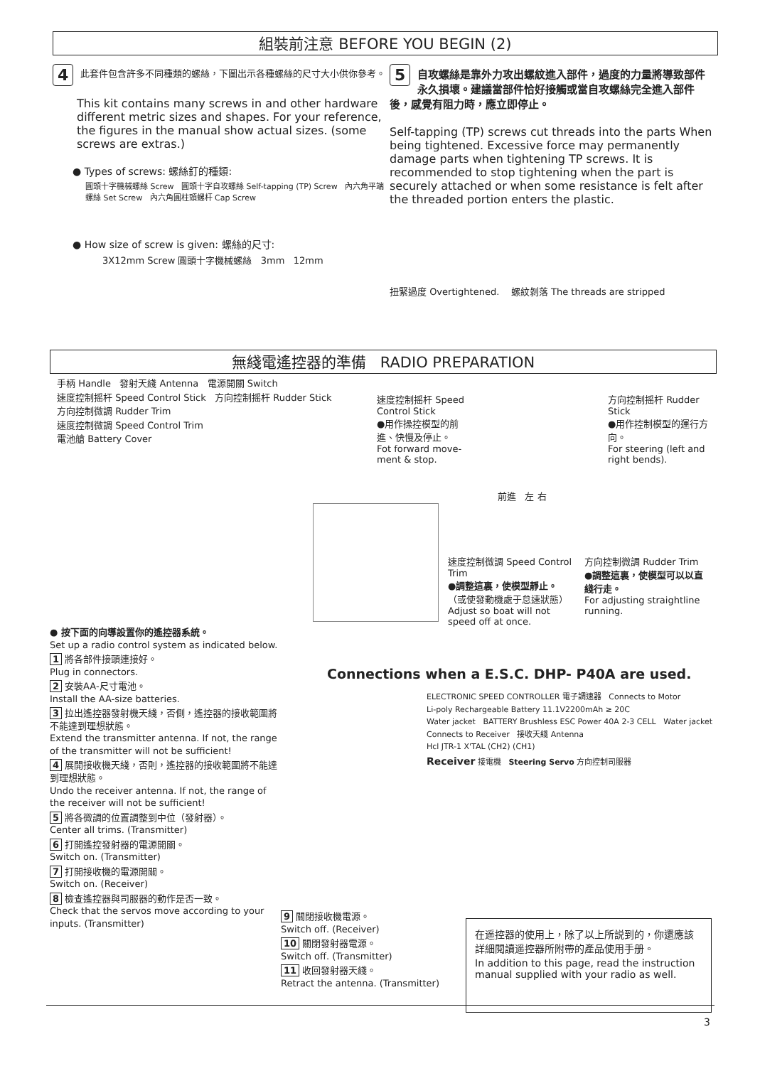組裝前注意 BEFORE YOU BEGIN (2)
4
此套件包含許多不同種類的螺絲，下圖出示各種螺絲的尺寸大小供你參考。
This kit contains many screws in and other hardware different metric sizes and shapes. For your reference, the figures in the manual show actual sizes. (some screws are extras.)
● Types of screws: 螺絲釘的種類:
圓頭十字機械螺絲 Screw 圓頭十字自攻螺絲 Self-tapping (TP) Screw 內六角平端螺絲 Set Screw 內六角圓柱頭螺杆 Cap Screw
● How size of screw is given: 螺絲的尺寸:
3X12mm Screw 圓頭十字機械螺絲 3mm 12mm
5
自攻螺絲是靠外力攻出螺紋進入部件，過度的力量將導致部件永久損壞。建議當部件恰好接觸或當自攻螺絲完全進入部件後，感覺有阻力時，應立即停止。
Self-tapping (TP) screws cut threads into the parts When being tightened. Excessive force may permanently damage parts when tightening TP screws. It is recommended to stop tightening when the part is securely attached or when some resistance is felt after the threaded portion enters the plastic.
扭緊過度 Overtightened. 螺紋剝落 The threads are stripped
無綫電遙控器的準備 RADIO PREPARATION
手柄 Handle 發射天綫 Antenna 電源開關 Switch
速度控制摇杆 Speed Control Stick 方向控制摇杆 Rudder Stick
方向控制微調 Rudder Trim
速度控制微調 Speed Control Trim
電池艙 Battery Cover
速度控制摇杆 Speed Control Stick
●用作操控模型的前進、快慢及停止。
Fot forward move-ment & stop.
方向控制摇杆 Rudder Stick
●用作控制模型的運行方向。
For steering (left and right bends).
前進 左 右
速度控制微調 Speed Control Trim
●調整這裏，使模型靜止。
（或使發動機處于怠速狀態）
Adjust so boat will not speed off at once.
方向控制微調 Rudder Trim
●調整這裏，使模型可以以直綫行走。
For adjusting straightline running.
● 按下面的向導設置你的遙控器系統。
Set up a radio control system as indicated below.
1 將各部件接頭連接好。
Plug in connectors.
2 安裝AA-尺寸電池。
Install the AA-size batteries.
3 拉出遙控器發射機天綫，否側，遙控器的接收範圍將不能達到理想狀態。
Extend the transmitter antenna. If not, the range of the transmitter will not be sufficient!
4 展開接收機天綫，否則，遙控器的接收範圍將不能達到理想狀態。
Undo the receiver antenna. If not, the range of the receiver will not be sufficient!
5 將各微調的位置調整到中位（發射器）。
Center all trims. (Transmitter)
6 打開遙控發射器的電源開關。
Switch on. (Transmitter)
7 打開接收機的電源開關。
Switch on. (Receiver)
8 檢查遙控器與司服器的動作是否一致。
Check that the servos move according to your inputs. (Transmitter)
Connections when a E.S.C. DHP- P40A are used.
ELECTRONIC SPEED CONTROLLER 電子調速器 Connects to Motor
Li-poly Rechargeable Battery 11.1V2200mAh ≥ 20C
Water jacket BATTERY Brushless ESC Power 40A 2-3 CELL Water jacket
Connects to Receiver 接收天綫 Antenna
Hcl JTR-1 X'TAL (CH2) (CH1)
Receiver 接電機 Steering Servo 方向控制司服器
9 關閉接收機電源。
Switch off. (Receiver)
10 關閉發射器電源。
Switch off. (Transmitter)
11 收回發射器天綫。
Retract the antenna. (Transmitter)
在遥控器的使用上，除了以上所説到的，你還應該詳細閱讀遥控器所附帶的產品使用手册。
In addition to this page, read the instruction manual supplied with your radio as well.
3